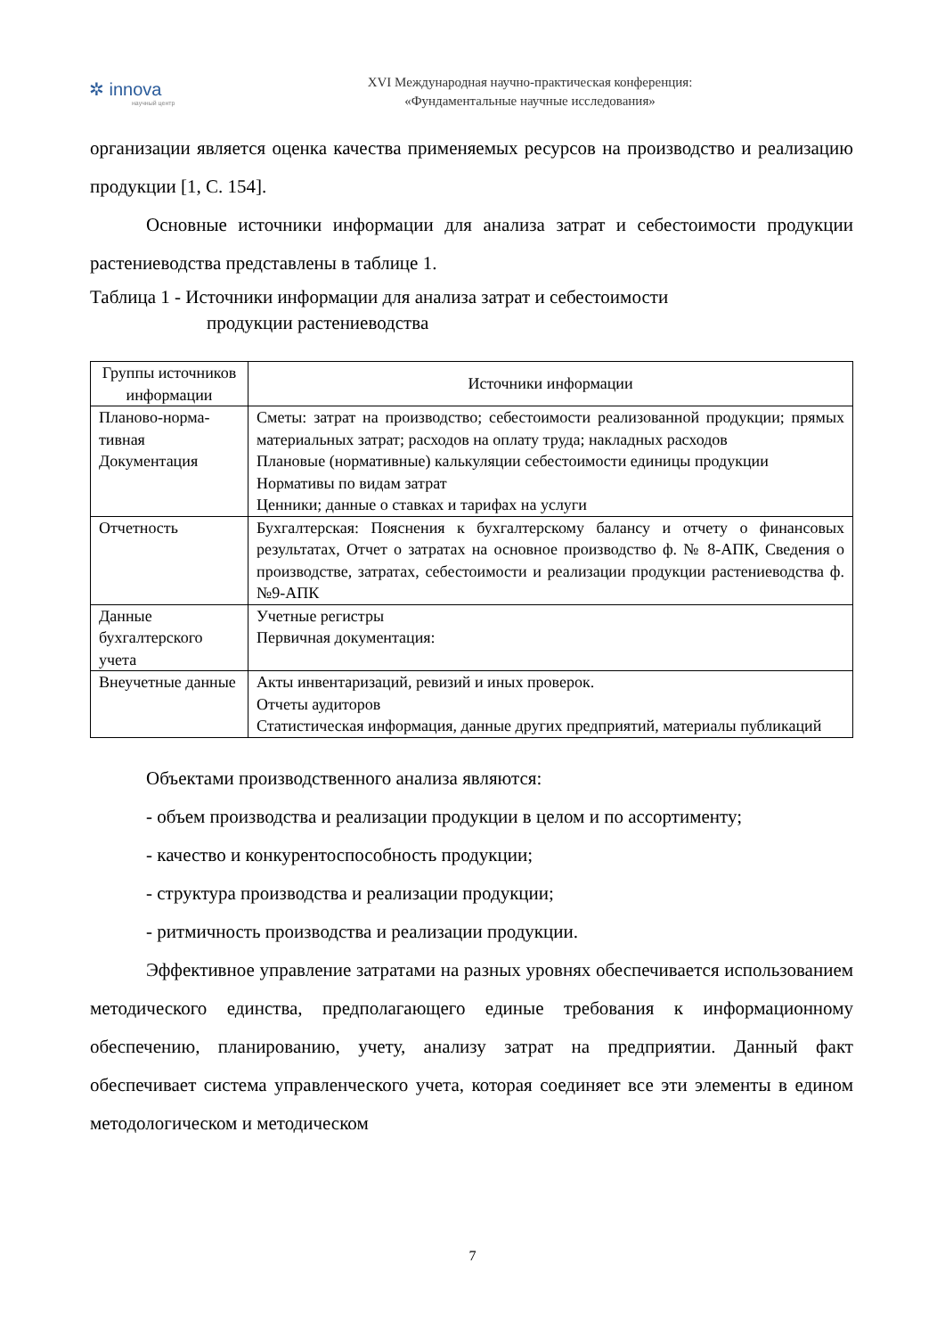✲ innova
научный центр
XVI Международная научно-практическая конференция:
«Фундаментальные научные исследования»
организации является оценка качества применяемых ресурсов на производство и реализацию продукции [1, С. 154].
Основные источники информации для анализа затрат и себестоимости продукции растениеводства представлены в таблице 1.
Таблица 1 - Источники информации для анализа затрат и себестоимости
продукции растениеводства
| Группы источников информации | Источники информации |
| --- | --- |
| Планово-норма-тивная Документация | Сметы: затрат на производство; себестоимости реализованной продукции; прямых материальных затрат; расходов на оплату труда; накладных расходов Плановые (нормативные) калькуляции себестоимости единицы продукции Нормативы по видам затрат Ценники; данные о ставках и тарифах на услуги |
| Отчетность | Бухгалтерская: Пояснения к бухгалтерскому балансу и отчету о финансовых результатах, Отчет о затратах на основное производство ф. № 8-АПК, Сведения о производстве, затратах, себестоимости и реализации продукции растениеводства ф. №9-АПК |
| Данные бухгалтерского учета | Учетные регистры Первичная документация: |
| Внеучетные данные | Акты инвентаризаций, ревизий и иных проверок. Отчеты аудиторов Статистическая информация, данные других предприятий, материалы публикаций |
Объектами производственного анализа являются:
- объем производства и реализации продукции в целом и по ассортименту;
- качество и конкурентоспособность продукции;
- структура производства и реализации продукции;
- ритмичность производства и реализации продукции.
Эффективное управление затратами на разных уровнях обеспечивается использованием методического единства, предполагающего единые требования к информационному обеспечению, планированию, учету, анализу затрат на предприятии. Данный факт обеспечивает система управленческого учета, которая соединяет все эти элементы в едином методологическом и методическом
7